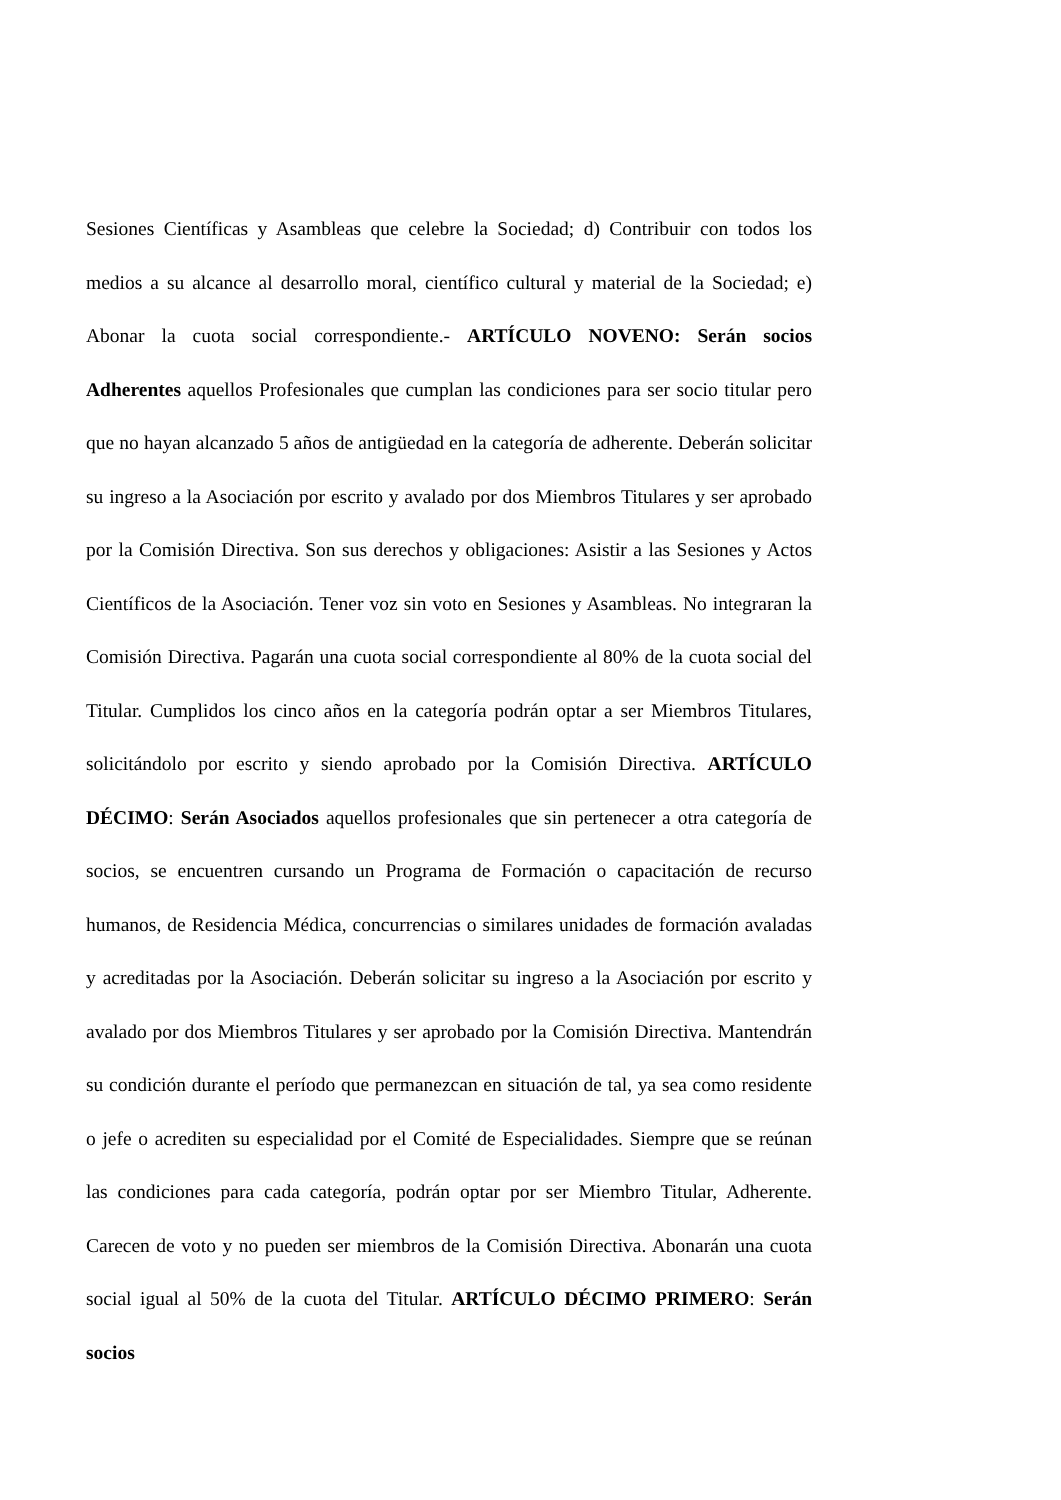Sesiones Científicas y Asambleas que celebre la Sociedad; d) Contribuir con todos los medios a su alcance al desarrollo moral, científico cultural y material de la Sociedad; e) Abonar la cuota social correspondiente.- ARTÍCULO NOVENO: Serán socios Adherentes aquellos Profesionales que cumplan las condiciones para ser socio titular pero que no hayan alcanzado 5 años de antigüedad en la categoría de adherente. Deberán solicitar su ingreso a la Asociación por escrito y avalado por dos Miembros Titulares y ser aprobado por la Comisión Directiva. Son sus derechos y obligaciones: Asistir a las Sesiones y Actos Científicos de la Asociación. Tener voz sin voto en Sesiones y Asambleas. No integraran la Comisión Directiva. Pagarán una cuota social correspondiente al 80% de la cuota social del Titular. Cumplidos los cinco años en la categoría podrán optar a ser Miembros Titulares, solicitándolo por escrito y siendo aprobado por la Comisión Directiva. ARTÍCULO DÉCIMO: Serán Asociados aquellos profesionales que sin pertenecer a otra categoría de socios, se encuentren cursando un Programa de Formación o capacitación de recurso humanos, de Residencia Médica, concurrencias o similares unidades de formación avaladas y acreditadas por la Asociación. Deberán solicitar su ingreso a la Asociación por escrito y avalado por dos Miembros Titulares y ser aprobado por la Comisión Directiva. Mantendrán su condición durante el período que permanezcan en situación de tal, ya sea como residente o jefe o acrediten su especialidad por el Comité de Especialidades. Siempre que se reúnan las condiciones para cada categoría, podrán optar por ser Miembro Titular, Adherente. Carecen de voto y no pueden ser miembros de la Comisión Directiva. Abonarán una cuota social igual al 50% de la cuota del Titular. ARTÍCULO DÉCIMO PRIMERO: Serán socios